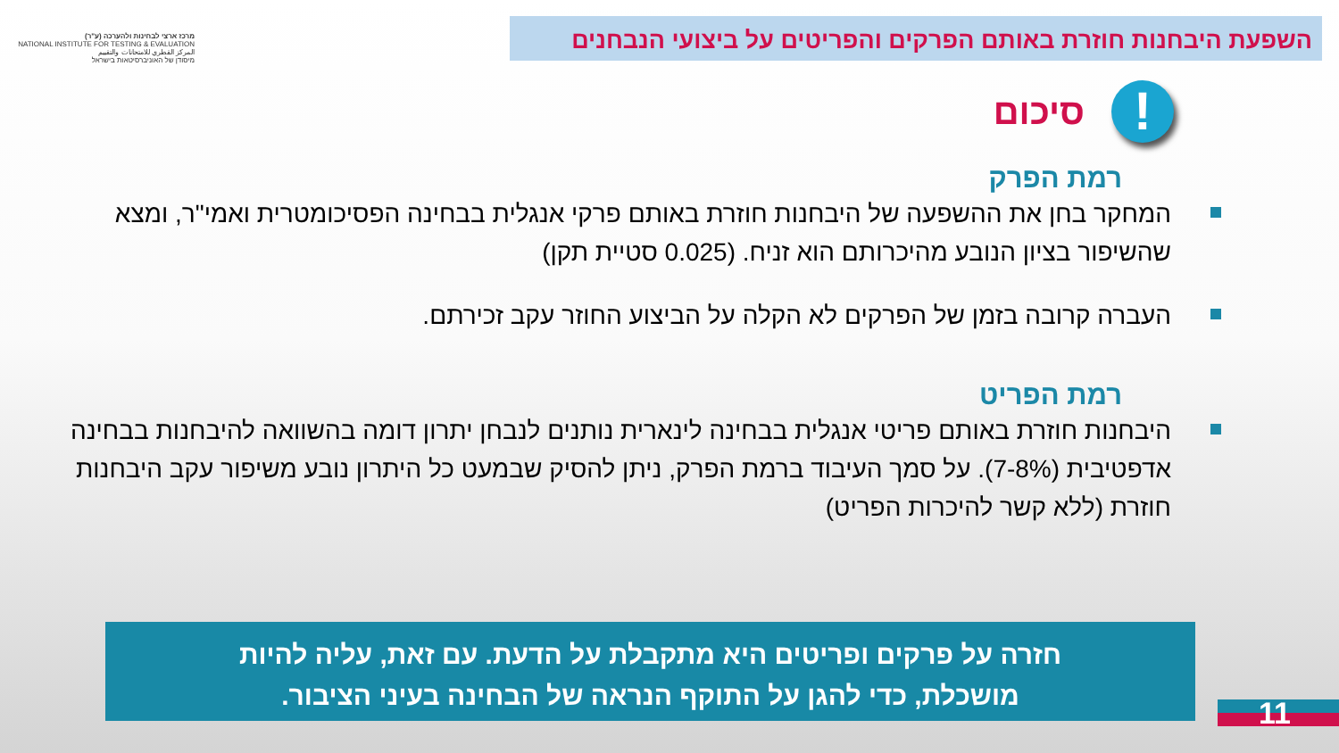השפעת היבחנות חוזרת באותם הפרקים והפריטים על ביצועי הנבחנים
מרכז ארצי לבחינות ולהערכה (ע"ר)
NATIONAL INSTITUTE FOR TESTING & EVALUATION
المركز القطري للامتحانات والتقييم
מיסודן של האוניברסיטאות בישראל
סיכום!
רמת הפרק
המחקר בחן את ההשפעה של היבחנות חוזרת באותם פרקי אנגלית בבחינה הפסיכומטרית ואמי"ר, ומצא שהשיפור בציון הנובע מהיכרותם הוא זניח. (0.025 סטיית תקן)
העברה קרובה בזמן של הפרקים לא הקלה על הביצוע החוזר עקב זכירתם.
רמת הפריט
היבחנות חוזרת באותם פריטי אנגלית בבחינה לינארית נותנים לנבחן יתרון דומה בהשוואה להיבחנות בבחינה אדפטיבית (7-8%). על סמך העיבוד ברמת הפרק, ניתן להסיק שבמעט כל היתרון נובע משיפור עקב היבחנות חוזרת (ללא קשר להיכרות הפריט)
חזרה על פרקים ופריטים היא מתקבלת על הדעת. עם זאת, עליה להיות
מושכלת, כדי להגן על התוקף הנראה של הבחינה בעיני הציבור.
11